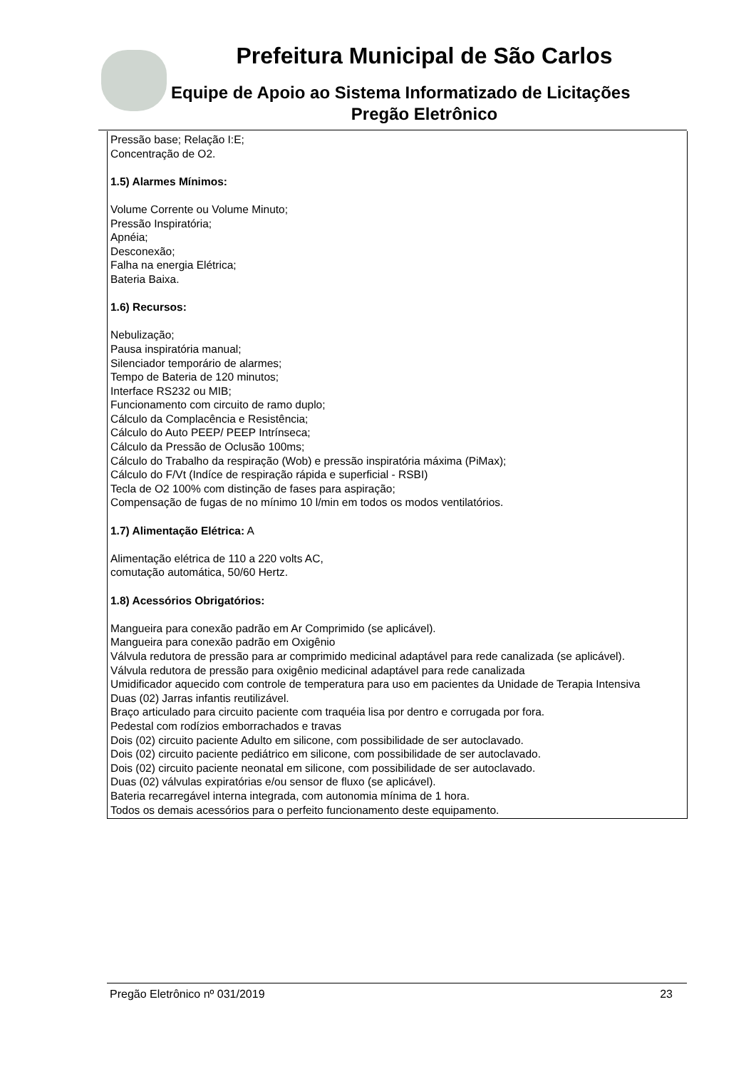Prefeitura Municipal de São Carlos
Equipe de Apoio ao Sistema Informatizado de Licitações
Pregão Eletrônico
| Pressão base; Relação I:E; Concentração de O2. 1.5) Alarmes Mínimos: Volume Corrente ou Volume Minuto; Pressão Inspiratória; Apnéia; Desconexão; Falha na energia Elétrica; Bateria Baixa. 1.6) Recursos: Nebulização; Pausa inspiratória manual; Silenciador temporário de alarmes; Tempo de Bateria de 120 minutos; Interface RS232 ou MIB; Funcionamento com circuito de ramo duplo; Cálculo da Complacência e Resistência; Cálculo do Auto PEEP/ PEEP Intrínseca; Cálculo da Pressão de Oclusão 100ms; Cálculo do Trabalho da respiração (Wob) e pressão inspiratória máxima (PiMax); Cálculo do F/Vt (Indíce de respiração rápida e superficial - RSBI) Tecla de O2 100% com distinção de fases para aspiração; Compensação de fugas de no mínimo 10 l/min em todos os modos ventilatórios. 1.7) Alimentação Elétrica: A Alimentação elétrica de 110 a 220 volts AC, comutação automática, 50/60 Hertz. 1.8) Acessórios Obrigatórios: Mangueira para conexão padrão em Ar Comprimido (se aplicável). Mangueira para conexão padrão em Oxigênio Válvula redutora de pressão para ar comprimido medicinal adaptável para rede canalizada (se aplicável). Válvula redutora de pressão para oxigênio medicinal adaptável para rede canalizada Umidificador aquecido com controle de temperatura para uso em pacientes da Unidade de Terapia Intensiva Duas (02) Jarras infantis reutilizável. Braço articulado para circuito paciente com traquéia lisa por dentro e corrugada por fora. Pedestal com rodízios emborrachados e travas Dois (02) circuito paciente Adulto em silicone, com possibilidade de ser autoclavado. Dois (02) circuito paciente pediátrico em silicone, com possibilidade de ser autoclavado. Dois (02) circuito paciente neonatal em silicone, com possibilidade de ser autoclavado. Duas (02) válvulas expiratórias e/ou sensor de fluxo (se aplicável). Bateria recarregável interna integrada, com autonomia mínima de 1 hora. Todos os demais acessórios para o perfeito funcionamento deste equipamento. |
Pregão Eletrônico nº 031/2019 23